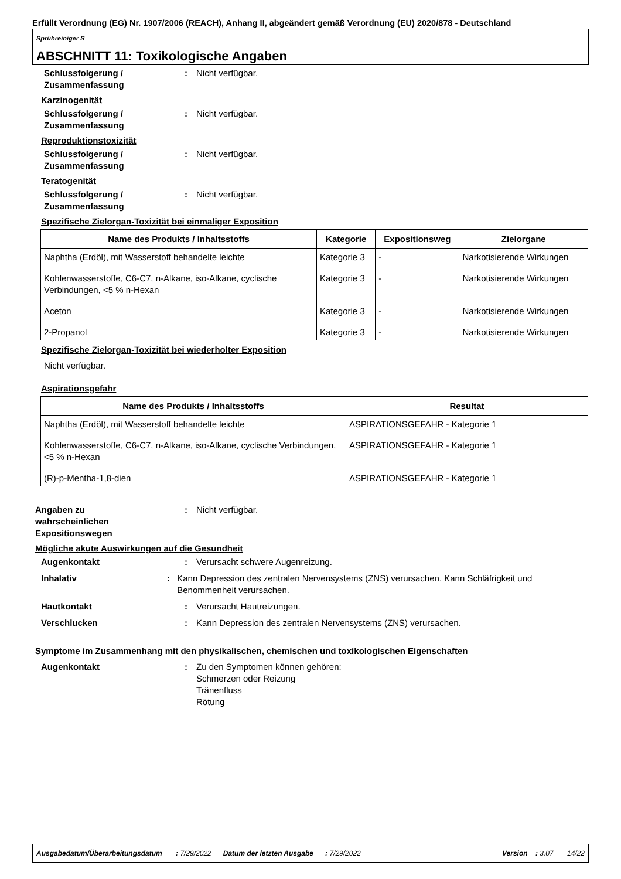Erfüllt Verordnung (EG) Nr. 1907/2006 (REACH), Anhang II, abgeändert gemäß Verordnung (EU) 2020/878 - Deutschland
Sprühreiniger S
ABSCHNITT 11: Toxikologische Angaben
Schlussfolgerung / Zusammenfassung
: Nicht verfügbar.
Karzinogenität
Schlussfolgerung / Zusammenfassung
: Nicht verfügbar.
Reproduktionstoxizität
Schlussfolgerung / Zusammenfassung
: Nicht verfügbar.
Teratogenität
Schlussfolgerung / Zusammenfassung
: Nicht verfügbar.
Spezifische Zielorgan-Toxizität bei einmaliger Exposition
| Name des Produkts / Inhaltsstoffs | Kategorie | Expositionsweg | Zielorgane |
| --- | --- | --- | --- |
| Naphtha (Erdöl), mit Wasserstoff behandelte leichte | Kategorie 3 | - | Narkotisierende Wirkungen |
| Kohlenwasserstoffe, C6-C7, n-Alkane, iso-Alkane, cyclische Verbindungen, <5 % n-Hexan | Kategorie 3 | - | Narkotisierende Wirkungen |
| Aceton | Kategorie 3 | - | Narkotisierende Wirkungen |
| 2-Propanol | Kategorie 3 | - | Narkotisierende Wirkungen |
Spezifische Zielorgan-Toxizität bei wiederholter Exposition
Nicht verfügbar.
Aspirationsgefahr
| Name des Produkts / Inhaltsstoffs | Resultat |
| --- | --- |
| Naphtha (Erdöl), mit Wasserstoff behandelte leichte | ASPIRATIONSGEFAHR - Kategorie 1 |
| Kohlenwasserstoffe, C6-C7, n-Alkane, iso-Alkane, cyclische Verbindungen, <5 % n-Hexan | ASPIRATIONSGEFAHR - Kategorie 1 |
| (R)-p-Mentha-1,8-dien | ASPIRATIONSGEFAHR - Kategorie 1 |
Angaben zu
wahrscheinlichen
Expositionswegen
: Nicht verfügbar.
Mögliche akute Auswirkungen auf die Gesundheit
Augenkontakt : Verursacht schwere Augenreizung.
Inhalativ : Kann Depression des zentralen Nervensystems (ZNS) verursachen. Kann Schläfrigkeit und Benommenheit verursachen.
Hautkontakt : Verursacht Hautreizungen.
Verschlucken : Kann Depression des zentralen Nervensystems (ZNS) verursachen.
Symptome im Zusammenhang mit den physikalischen, chemischen und toxikologischen Eigenschaften
Augenkontakt : Zu den Symptomen können gehören:
Schmerzen oder Reizung
Tränenfluss
Rötung
Ausgabedatum/Überarbeitungsdatum : 7/29/2022 Datum der letzten Ausgabe : 7/29/2022 Version : 3.07 14/22